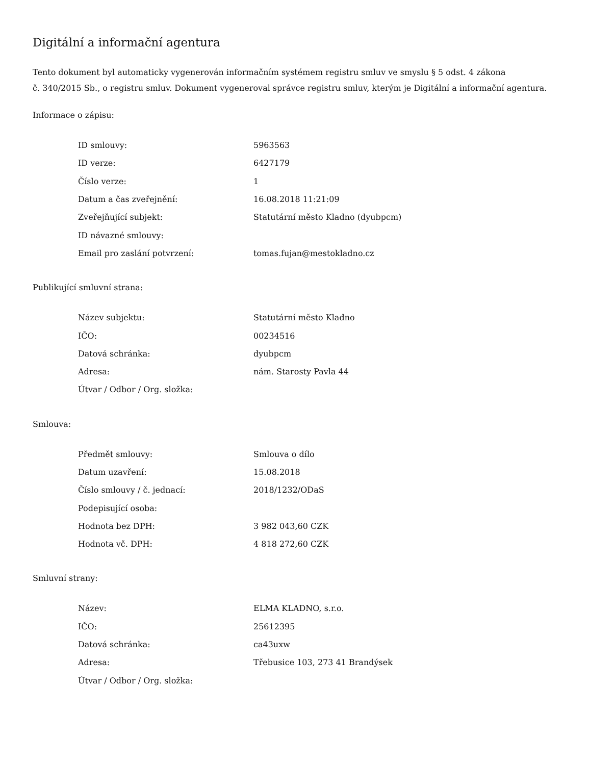Digitální a informační agentura
Tento dokument byl automaticky vygenerován informačním systémem registru smluv ve smyslu § 5 odst. 4 zákona
č. 340/2015 Sb., o registru smluv. Dokument vygeneroval správce registru smluv, kterým je Digitální a informační agentura.
Informace o zápisu:
| ID smlouvy: | 5963563 |
| ID verze: | 6427179 |
| Číslo verze: | 1 |
| Datum a čas zveřejnění: | 16.08.2018 11:21:09 |
| Zveřejňující subjekt: | Statutární město Kladno (dyubpcm) |
| ID návazné smlouvy: | |
| Email pro zaslání potvrzení: | tomas.fujan@mestokladno.cz |
Publikující smluvní strana:
| Název subjektu: | Statutární město Kladno |
| IČO: | 00234516 |
| Datová schránka: | dyubpcm |
| Adresa: | nám. Starosty Pavla 44 |
| Útvar / Odbor / Org. složka: | |
Smlouva:
| Předmět smlouvy: | Smlouva o dílo |
| Datum uzavření: | 15.08.2018 |
| Číslo smlouvy / č. jednací: | 2018/1232/ODaS |
| Podepisující osoba: | |
| Hodnota bez DPH: | 3 982 043,60 CZK |
| Hodnota vč. DPH: | 4 818 272,60 CZK |
Smluvní strany:
| Název: | ELMA KLADNO, s.r.o. |
| IČO: | 25612395 |
| Datová schránka: | ca43uxw |
| Adresa: | Třebusice 103, 273 41 Brandýsek |
| Útvar / Odbor / Org. složka: | |